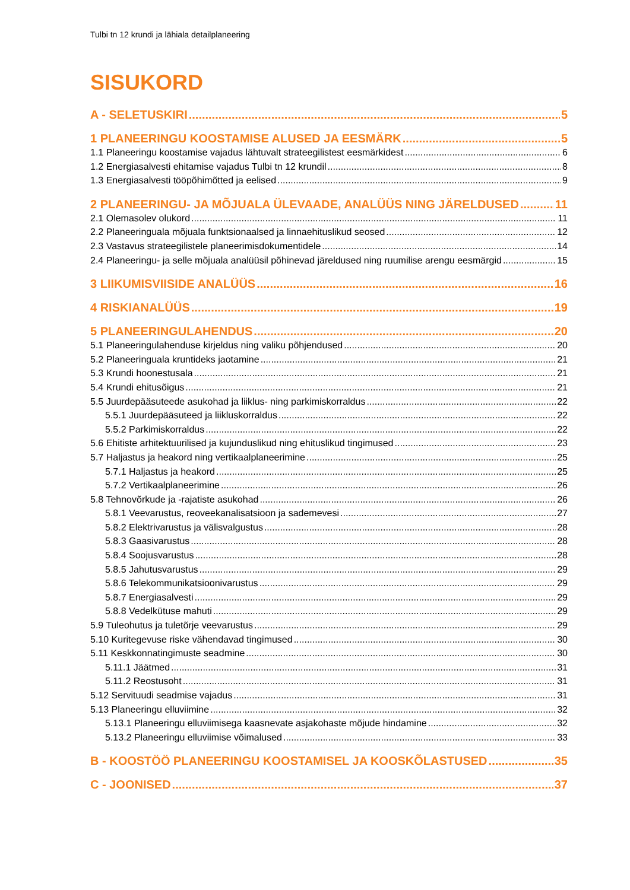Tulbi tn 12 krundi ja lähiala detailplaneering
SISUKORD
A - SELETUSKIRI 5
1 PLANEERINGU KOOSTAMISE ALUSED JA EESMÄRK 5
1.1 Planeeringu koostamise vajadus lähtuvalt strateegilistest eesmärkidest 6
1.2 Energiasalvesti ehitamise vajadus Tulbi tn 12 krundil 8
1.3 Energiasalvesti tööpõhimõtted ja eelised 9
2 PLANEERINGU- JA MÕJUALA ÜLEVAADE, ANALÜÜS NING JÄRELDUSED 11
2.1 Olemasolev olukord 11
2.2 Planeeringuala mõjuala funktsionaalsed ja linnaehituslikud seosed 12
2.3 Vastavus strateegilistele planeerimisdokumentidele 14
2.4 Planeeringu- ja selle mõjuala analüüsil põhinevad järeldused ning ruumilise arengu eesmärgid 15
3 LIIKUMISVIISIDE ANALÜÜS 16
4 RISKIANALÜÜS 19
5 PLANEERINGULAHENDUS 20
5.1 Planeeringulahenduse kirjeldus ning valiku põhjendused 20
5.2 Planeeringuala kruntideks jaotamine 21
5.3 Krundi hoonestusala 21
5.4 Krundi ehitusõigus 21
5.5 Juurdepääsuteede asukohad ja liiklus- ning parkimiskorraldus 22
5.5.1 Juurdepääsuteed ja liikluskorraldus 22
5.5.2 Parkimiskorraldus 22
5.6 Ehitiste arhitektuurilised ja kujunduslikud ning ehituslikud tingimused 23
5.7 Haljastus ja heakord ning vertikaalplaneerimine 25
5.7.1 Haljastus ja heakord 25
5.7.2 Vertikaalplaneerimine 26
5.8 Tehnovõrkude ja -rajatiste asukohad 26
5.8.1 Veevarustus, reoveekanalisatsioon ja sademevesi 27
5.8.2 Elektrivarustus ja välisvalgustus 28
5.8.3 Gaasivarustus 28
5.8.4 Soojusvarustus 28
5.8.5 Jahutusvarustus 29
5.8.6 Telekommunikatsioonivarustus 29
5.8.7 Energiasalvesti 29
5.8.8 Vedelkütuse mahuti 29
5.9 Tuleohutus ja tuletõrje veevarustus 29
5.10 Kuritegevuse riske vähendavad tingimused 30
5.11 Keskkonnatingimuste seadmine 30
5.11.1 Jäätmed 31
5.11.2 Reostusoht 31
5.12 Servituudi seadmise vajadus 31
5.13 Planeeringu elluviimine 32
5.13.1 Planeeringu elluviimisega kaasnevate asjakohaste mõjude hindamine 32
5.13.2 Planeeringu elluviimise võimalused 33
B - KOOSTÖÖ PLANEERINGU KOOSTAMISEL JA KOOSKÕLASTUSED 35
C - JOONISED 37